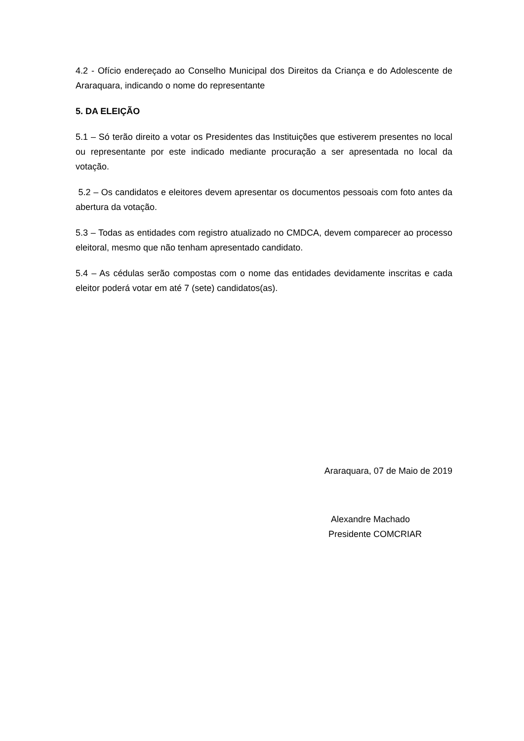4.2 - Ofício endereçado ao Conselho Municipal dos Direitos da Criança e do Adolescente de Araraquara, indicando o nome do representante
5. DA ELEIÇÃO
5.1 – Só terão direito a votar os Presidentes das Instituições que estiverem presentes no local ou representante por este indicado mediante procuração a ser apresentada no local da votação.
5.2 – Os candidatos e eleitores devem apresentar os documentos pessoais com foto antes da abertura da votação.
5.3 – Todas as entidades com registro atualizado no CMDCA, devem comparecer ao processo eleitoral, mesmo que não tenham apresentado candidato.
5.4 – As cédulas serão compostas com o nome das entidades devidamente inscritas e cada eleitor poderá votar em até 7 (sete) candidatos(as).
Araraquara, 07 de Maio de 2019
Alexandre Machado
Presidente COMCRIAR